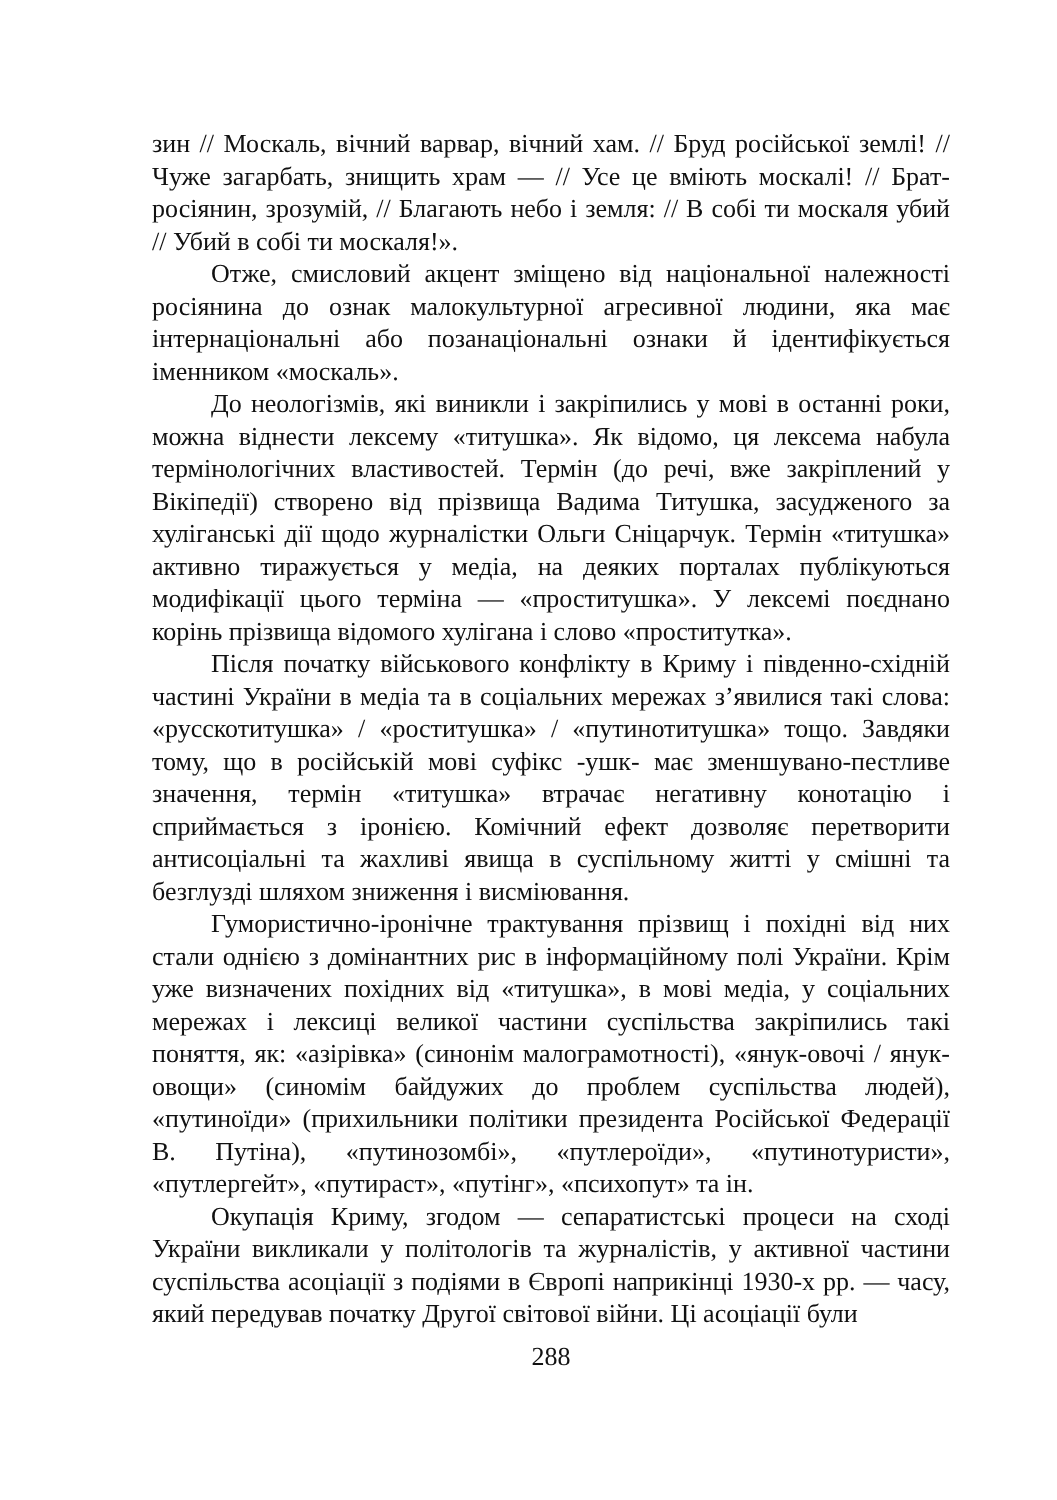зин // Москаль, вічний варвар, вічний хам. // Бруд російської землі! // Чуже загарбать, знищить храм — // Усе це вміють москалі! // Брат-росіянин, зрозумій, // Благають небо і земля: // В собі ти москаля убий // Убий в собі ти москаля!».
Отже, смисловий акцент зміщено від національної належності росіянина до ознак малокультурної агресивної людини, яка має інтернаціональні або позанаціональні ознаки й ідентифікується іменником «москаль».
До неологізмів, які виникли і закріпились у мові в останні роки, можна віднести лексему «титушка». Як відомо, ця лексема набула термінологічних властивостей. Термін (до речі, вже закріплений у Вікіпедії) створено від прізвища Вадима Титушка, засудженого за хуліганські дії щодо журналістки Ольги Сніцарчук. Термін «титушка» активно тиражується у медіа, на деяких порталах публікуються модифікації цього терміна — «проститушка». У лексемі поєднано корінь прізвища відомого хулігана і слово «проститутка».
Після початку військового конфлікту в Криму і південно-східній частині України в медіа та в соціальних мережах з’явилися такі слова: «русскотитушка» / «роститушка» / «путинотитушка» тощо. Завдяки тому, що в російській мові суфікс -ушк- має зменшувано-пестливе значення, термін «титушка» втрачає негативну конотацію і сприймається з іронією. Комічний ефект дозволяє перетворити антисоціальні та жахливі явища в суспільному житті у смішні та безглузді шляхом зниження і висміювання.
Гумористично-іронічне трактування прізвищ і похідні від них стали однією з домінантних рис в інформаційному полі України. Крім уже визначених похідних від «титушка», в мові медіа, у соціальних мережах і лексиці великої частини суспільства закріпились такі поняття, як: «азірівка» (синонім малограмотності), «янук-овочі / янук-овощи» (синомім байдужих до проблем суспільства людей), «путиноїди» (прихильники політики президента Російської Федерації В. Путіна), «путинозомбі», «путлероїди», «путинотуристи», «путлергейт», «путираст», «путінг», «психопут» та ін.
Окупація Криму, згодом — сепаратистські процеси на сході України викликали у політологів та журналістів, у активної частини суспільства асоціації з подіями в Європі наприкінці 1930-х рр. — часу, який передував початку Другої світової війни. Ці асоціації були
288